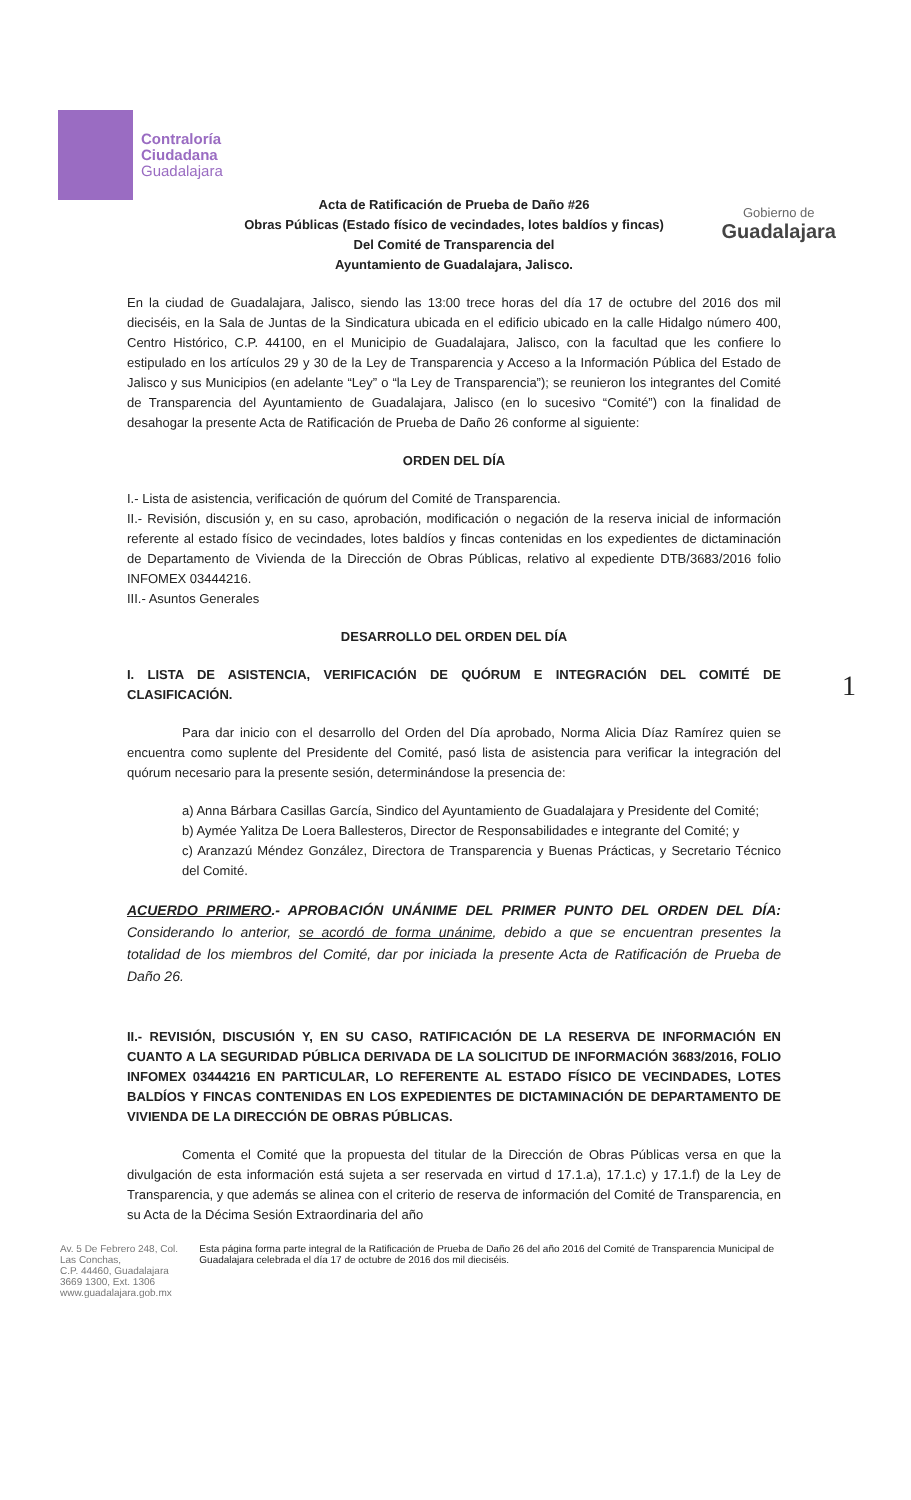Contraloría
Ciudadana
Guadalajara
Gobierno de
Guadalajara
Acta de Ratificación de Prueba de Daño #26
Obras Públicas (Estado físico de vecindades, lotes baldíos y fincas)
Del Comité de Transparencia del
Ayuntamiento de Guadalajara, Jalisco.
En la ciudad de Guadalajara, Jalisco, siendo las 13:00 trece horas del día 17 de octubre del 2016 dos mil dieciséis, en la Sala de Juntas de la Sindicatura ubicada en el edificio ubicado en la calle Hidalgo número 400, Centro Histórico, C.P. 44100, en el Municipio de Guadalajara, Jalisco, con la facultad que les confiere lo estipulado en los artículos 29 y 30 de la Ley de Transparencia y Acceso a la Información Pública del Estado de Jalisco y sus Municipios (en adelante “Ley” o “la Ley de Transparencia”); se reunieron los integrantes del Comité de Transparencia del Ayuntamiento de Guadalajara, Jalisco (en lo sucesivo “Comité”) con la finalidad de desahogar la presente Acta de Ratificación de Prueba de Daño 26 conforme al siguiente:
ORDEN DEL DÍA
I.- Lista de asistencia, verificación de quórum del Comité de Transparencia.
II.- Revisión, discusión y, en su caso, aprobación, modificación o negación de la reserva inicial de información referente al estado físico de vecindades, lotes baldíos y fincas contenidas en los expedientes de dictaminación de Departamento de Vivienda de la Dirección de Obras Públicas, relativo al expediente DTB/3683/2016 folio INFOMEX 03444216.
III.- Asuntos Generales
DESARROLLO DEL ORDEN DEL DÍA
I. LISTA DE ASISTENCIA, VERIFICACIÓN DE QUÓRUM E INTEGRACIÓN DEL COMITÉ DE CLASIFICACIÓN.
Para dar inicio con el desarrollo del Orden del Día aprobado, Norma Alicia Díaz Ramírez quien se encuentra como suplente del Presidente del Comité, pasó lista de asistencia para verificar la integración del quórum necesario para la presente sesión, determinándose la presencia de:
a) Anna Bárbara Casillas García, Sindico del Ayuntamiento de Guadalajara y Presidente del Comité;
b) Aymée Yalitza De Loera Ballesteros, Director de Responsabilidades e integrante del Comité; y
c) Aranzazú Méndez González, Directora de Transparencia y Buenas Prácticas, y Secretario Técnico del Comité.
ACUERDO PRIMERO.- APROBACIÓN UNÁNIME DEL PRIMER PUNTO DEL ORDEN DEL DÍA: Considerando lo anterior, se acordó de forma unánime, debido a que se encuentran presentes la totalidad de los miembros del Comité, dar por iniciada la presente Acta de Ratificación de Prueba de Daño 26.
II.- REVISIÓN, DISCUSIÓN Y, EN SU CASO, RATIFICACIÓN DE LA RESERVA DE INFORMACIÓN EN CUANTO A LA SEGURIDAD PÚBLICA DERIVADA DE LA SOLICITUD DE INFORMACIÓN 3683/2016, FOLIO INFOMEX 03444216 EN PARTICULAR, LO REFERENTE AL ESTADO FÍSICO DE VECINDADES, LOTES BALDÍOS Y FINCAS CONTENIDAS EN LOS EXPEDIENTES DE DICTAMINACIÓN DE DEPARTAMENTO DE VIVIENDA DE LA DIRECCIÓN DE OBRAS PÚBLICAS.
Comenta el Comité que la propuesta del titular de la Dirección de Obras Públicas versa en que la divulgación de esta información está sujeta a ser reservada en virtud d 17.1.a), 17.1.c) y 17.1.f) de la Ley de Transparencia, y que además se alinea con el criterio de reserva de información del Comité de Transparencia, en su Acta de la Décima Sesión Extraordinaria del año
1
Av. 5 De Febrero 248, Col. Las Conchas,
C.P. 44460, Guadalajara
3669 1300, Ext. 1306
www.guadalajara.gob.mx
Esta página forma parte integral de la Ratificación de Prueba de Daño 26 del año 2016 del Comité de Transparencia Municipal de Guadalajara celebrada el día 17 de octubre de 2016 dos mil dieciséis.